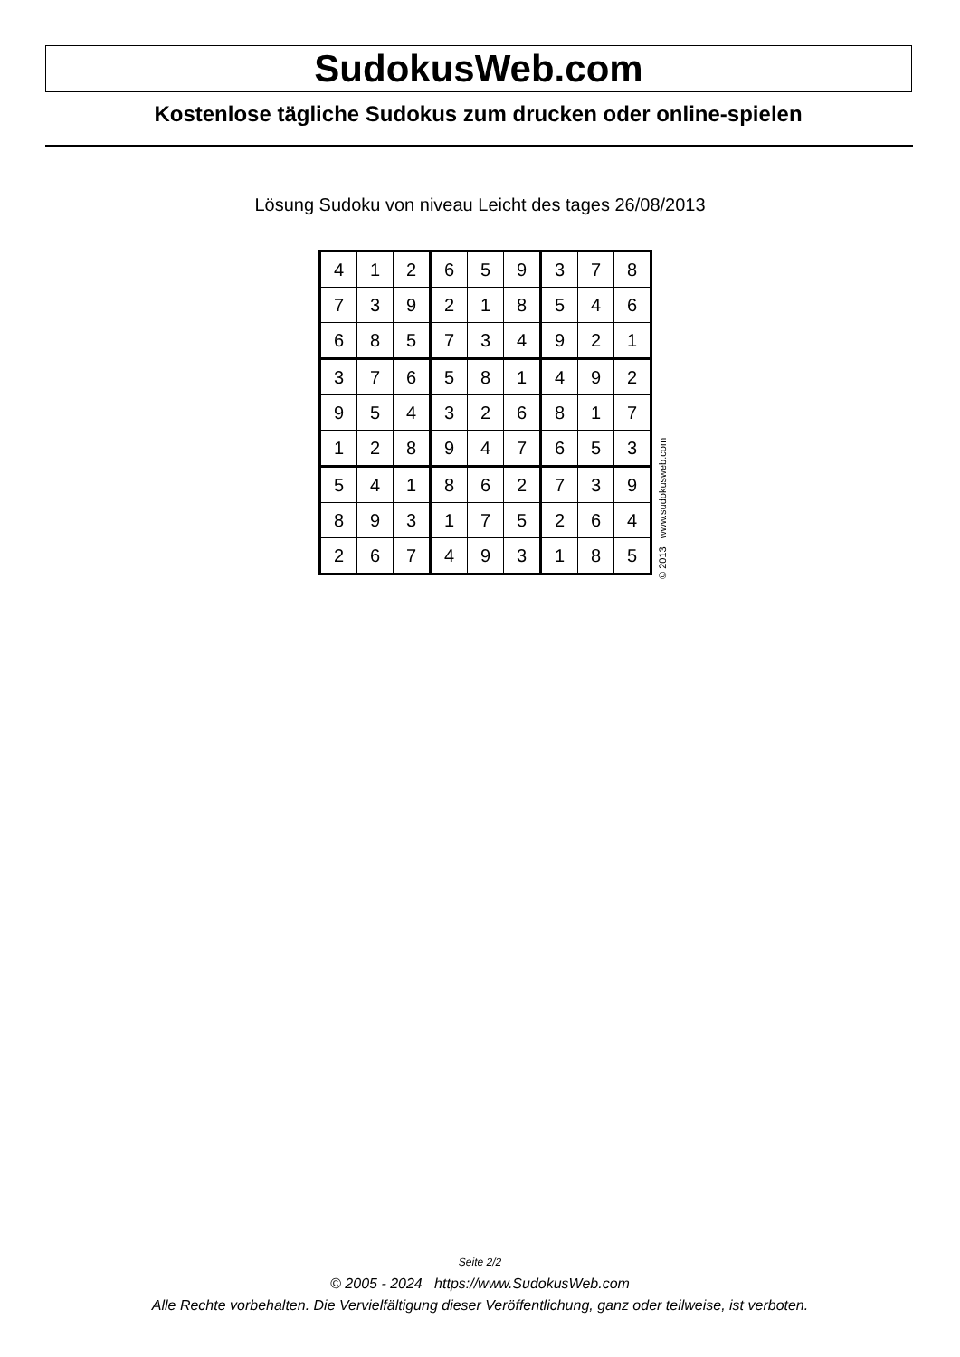SudokusWeb.com
Kostenlose tägliche Sudokus zum drucken oder online-spielen
Lösung Sudoku von niveau Leicht des tages 26/08/2013
| 4 | 1 | 2 | 6 | 5 | 9 | 3 | 7 | 8 |
| 7 | 3 | 9 | 2 | 1 | 8 | 5 | 4 | 6 |
| 6 | 8 | 5 | 7 | 3 | 4 | 9 | 2 | 1 |
| 3 | 7 | 6 | 5 | 8 | 1 | 4 | 9 | 2 |
| 9 | 5 | 4 | 3 | 2 | 6 | 8 | 1 | 7 |
| 1 | 2 | 8 | 9 | 4 | 7 | 6 | 5 | 3 |
| 5 | 4 | 1 | 8 | 6 | 2 | 7 | 3 | 9 |
| 8 | 9 | 3 | 1 | 7 | 5 | 2 | 6 | 4 |
| 2 | 6 | 7 | 4 | 9 | 3 | 1 | 8 | 5 |
© 2013 www.sudokusweb.com
Seite 2/2
© 2005 - 2024 https://www.SudokusWeb.com
Alle Rechte vorbehalten. Die Vervielfältigung dieser Veröffentlichung, ganz oder teilweise, ist verboten.